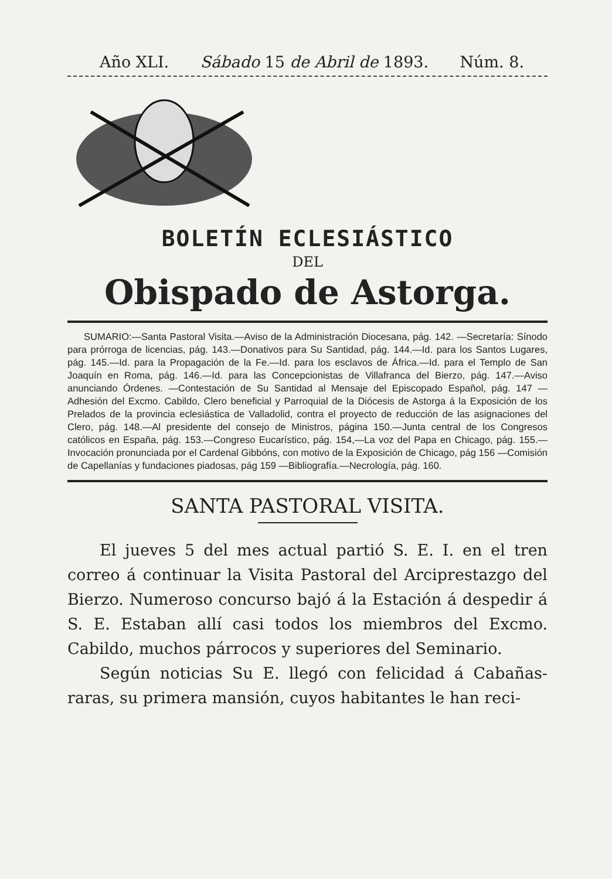Año XLI. Sábado 15 de Abril de 1893. Núm. 8.
BOLETÍN ECLESIÁSTICO
DEL
Obispado de Astorga.
SUMARIO:—Santa Pastoral Visita.—Aviso de la Administración Diocesana, pág. 142. —Secretaría: Sínodo para prórroga de licencias, pág. 143.—Donativos para Su Santidad, pág. 144.—Id. para los Santos Lugares, pág. 145.—Id. para la Propagación de la Fe.—Id. para los esclavos de África.—Id. para el Templo de San Joaquín en Roma, pág. 146.—Id. para las Concepcionistas de Villafranca del Bierzo, pág. 147.—Aviso anunciando Órdenes. —Contestación de Su Santidad al Mensaje del Episcopado Español, pág. 147 —Adhesión del Excmo. Cabildo, Clero beneficial y Parroquial de la Diócesis de Astorga á la Exposición de los Prelados de la provincia eclesiástica de Valladolid, contra el proyecto de reducción de las asignaciones del Clero, pág. 148.—Al presidente del consejo de Ministros, página 150.—Junta central de los Congresos católicos en España, pág. 153.—Congreso Eucarístico, pág. 154,—La voz del Papa en Chicago, pág. 155.—Invocación pronunciada por el Cardenal Gibbóns, con motivo de la Exposición de Chicago, pág 156 —Comisión de Capellanías y fundaciones piadosas, pág 159 —Bibliografía.—Necrología, pág. 160.
SANTA PASTORAL VISITA.
El jueves 5 del mes actual partió S. E. I. en el tren correo á continuar la Visita Pastoral del Arciprestazgo del Bierzo. Numeroso concurso bajó á la Estación á despedir á S. E. Estaban allí casi todos los miembros del Excmo. Cabildo, muchos párrocos y superiores del Seminario.
Según noticias Su E. llegó con felicidad á Cabañas-raras, su primera mansión, cuyos habitantes le han reci-